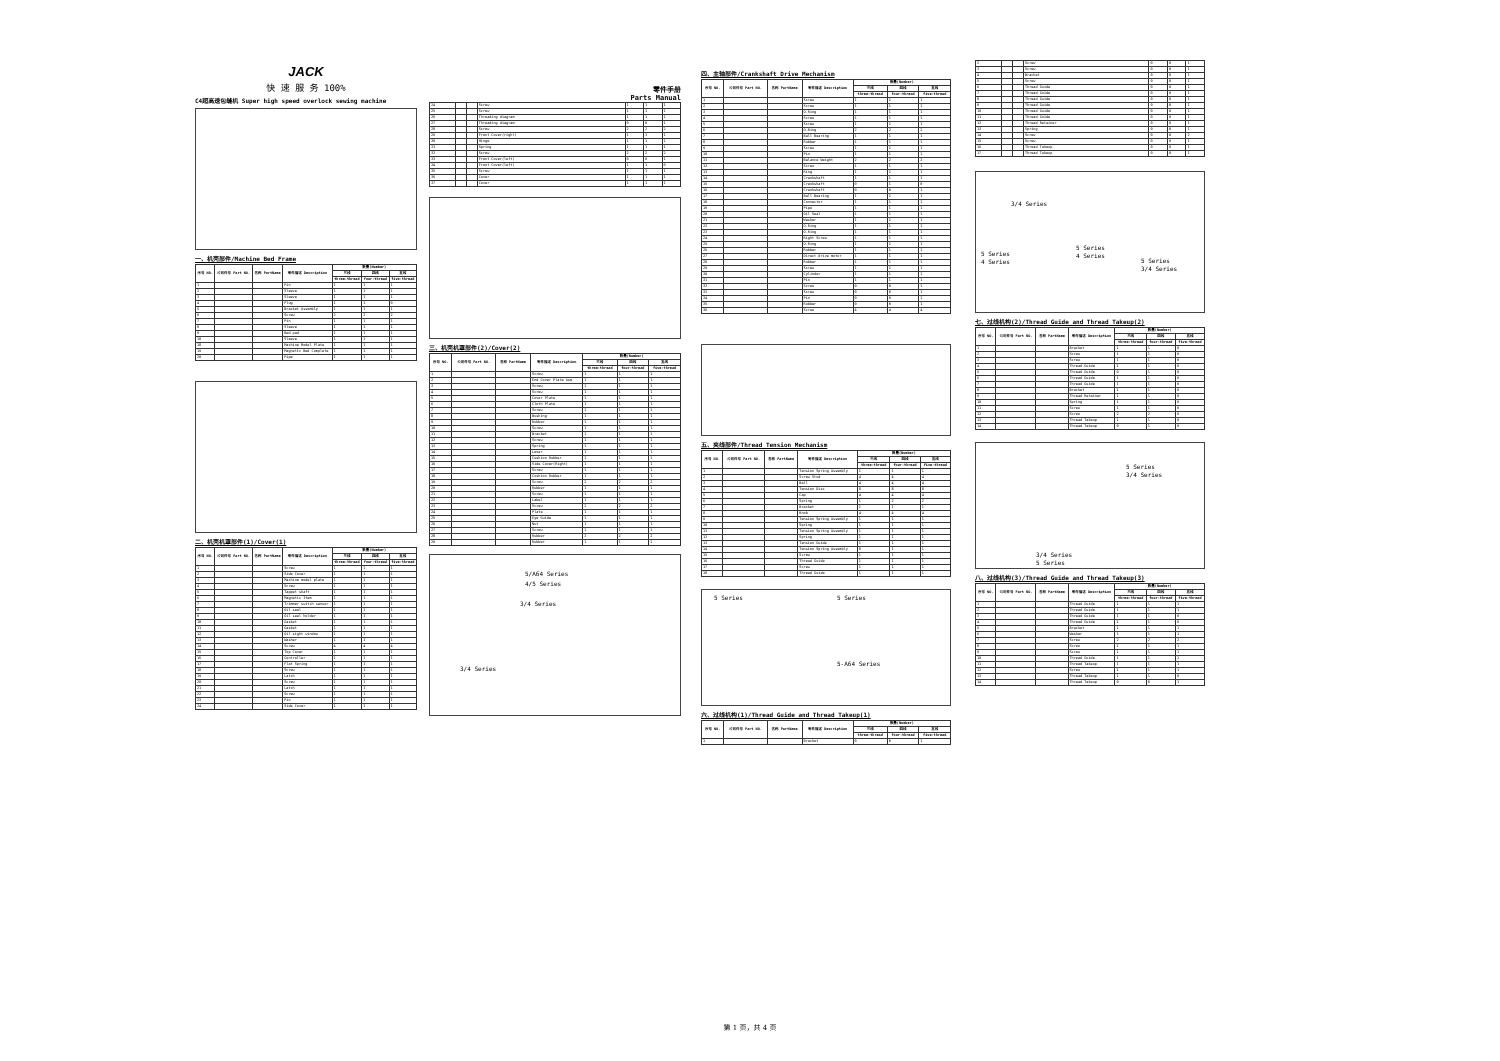JACK
快 速 服 务 100%
C4超高速包缝机 Super high speed overlock sewing machine
一、机壳部件/Machine Bed Frame
| 序号 NO. | 公司件号 Part NO. | 名称 PartName | 零件描述 Description | 数量(Number) | | |
| --- | --- | --- | --- | --- | --- | --- |
| | | | | 三线 | 四线 | 五线 |
| | | | | three-thread | four-thread | five-thread |
| 1 | | | Pin | 1 | 1 | 1 |
| 2 | | | Sleeve | 1 | 1 | 1 |
| 3 | | | Sleeve | 1 | 1 | 1 |
| 4 | | | Plug | 1 | 1 | 0 |
| 5 | | | Bracket Assembly | 1 | 1 | 1 |
| 6 | | | Screw | 2 | 2 | 2 |
| 7 | | | Pin | 1 | 1 | 1 |
| 8 | | | Sleeve | 1 | 1 | 1 |
| 9 | | | Bed pad | 1 | 1 | 1 |
| 10 | | | Sleeve | 1 | 1 | 1 |
| 18 | | | Machine Model Plate | 1 | 1 | 1 |
| 19 | | | Magnetic Bed Complete | 1 | 1 | 1 |
| 20 | | | Pipe | 1 | 1 | 1 |
二、机壳机罩部件(1)/Cover(1)
| 序号 NO. | 公司件号 Part NO. | 名称 PartName | 零件描述 Description | 数量(Number) | | |
| --- | --- | --- | --- | --- | --- | --- |
| | | | | 三线 | 四线 | 五线 |
| | | | | three-thread | four-thread | five-thread |
| 1 | | | Screw | 1 | 1 | 1 |
| 2 | | | Side Cover | 1 | 1 | 1 |
| 3 | | | Machine model plate | 1 | 1 | 1 |
| 4 | | | Screw | 1 | 1 | 1 |
| 5 | | | Tappet shaft | 1 | 1 | 1 |
| 6 | | | Magnetic Item | 1 | 1 | 1 |
| 7 | | | Trimmer switch sensor | 1 | 1 | 1 |
| 8 | | | Oil seal | 1 | 1 | 1 |
| 9 | | | Oil seal holder | 1 | 1 | 1 |
| 10 | | | Gasket | 1 | 1 | 1 |
| 11 | | | Gasket | 1 | 1 | 1 |
| 12 | | | Oil sight window | 1 | 1 | 1 |
| 13 | | | Washer | 1 | 1 | 1 |
| 14 | | | Screw | 4 | 4 | 4 |
| 15 | | | Top Cover | 1 | 1 | 1 |
| 16 | | | Controller | 1 | 1 | 1 |
| 17 | | | Flat Spring | 1 | 1 | 1 |
| 18 | | | Screw | 1 | 1 | 1 |
| 19 | | | Latch | 1 | 1 | 1 |
| 20 | | | Screw | 1 | 1 | 1 |
| 21 | | | Latch | 1 | 1 | 1 |
| 22 | | | Screw | 1 | 1 | 1 |
| 23 | | | Pin | 1 | 1 | 1 |
| 24 | | | Side Cover | 1 | 1 | 1 |
零件手册
Parts Manual
| 24 | | | Screw | 1 | 1 | 1 |
| 25 | | | Screw | 1 | 1 | 1 |
| 26 | | | Threading diagram | 1 | 1 | 1 |
| 27 | | | Threading diagram | 0 | 0 | 1 |
| 28 | | | Screw | 2 | 2 | 2 |
| 29 | | | Front Cover(right) | 1 | 1 | 1 |
| 30 | | | Hinge | 1 | 1 | 1 |
| 31 | | | Spring | 1 | 1 | 1 |
| 32 | | | Screw | 2 | 2 | 2 |
| 33 | | | Front Cover(left) | 0 | 0 | 1 |
| 34 | | | Front Cover(left) | 1 | 1 | 0 |
| 35 | | | Screw | 1 | 1 | 1 |
| 36 | | | Cover | 1 | 1 | 1 |
| 37 | | | Cover | 1 | 1 | 1 |
三、机壳机罩部件(2)/Cover(2)
| 序号 NO. | 公司件号 Part NO. | 名称 PartName | 零件描述 Description | 数量(Number) | | |
| --- | --- | --- | --- | --- | --- | --- |
| | | | | 三线 | 四线 | 五线 |
| | | | | three-thread | four-thread | five-thread |
| 1 | | | Screw | 1 | 1 | 1 |
| 2 | | | End Cover Plate Asm | 1 | 1 | 1 |
| 3 | | | Screw | 1 | 1 | 1 |
| 4 | | | Screw | 1 | 1 | 1 |
| 5 | | | Cover Plate | 1 | 1 | 1 |
| 6 | | | Cloth Plate | 1 | 1 | 1 |
| 7 | | | Screw | 1 | 1 | 1 |
| 8 | | | Bushing | 1 | 1 | 1 |
| 9 | | | Rubber | 1 | 1 | 1 |
| 10 | | | Screw | 1 | 1 | 1 |
| 11 | | | Bracket | 1 | 1 | 1 |
| 12 | | | Screw | 1 | 1 | 1 |
| 13 | | | Spring | 1 | 1 | 1 |
| 14 | | | Lever | 1 | 1 | 1 |
| 15 | | | Cushion Rubber | 1 | 1 | 1 |
| 16 | | | Side Cover(Right) | 1 | 1 | 1 |
| 17 | | | Screw | 1 | 1 | 1 |
| 18 | | | Cushion Rubber | 1 | 1 | 1 |
| 19 | | | Screw | 2 | 2 | 2 |
| 20 | | | Rubber | 1 | 1 | 1 |
| 21 | | | Screw | 1 | 1 | 1 |
| 22 | | | Label | 1 | 1 | 1 |
| 23 | | | Screw | 2 | 2 | 2 |
| 24 | | | Plate | 1 | 1 | 1 |
| 25 | | | Eye Guide | 1 | 1 | 1 |
| 26 | | | Nut | 1 | 1 | 1 |
| 27 | | | Screw | 1 | 1 | 1 |
| 28 | | | Rubber | 2 | 2 | 2 |
| 29 | | | Rubber | 1 | 1 | 1 |
5/A64 Series
4/5 Series
3/4 Series
3/4 Series
四、主轴部件/Crankshaft Drive Mechanism
| 序号 NO. | 公司件号 Part NO. | 名称 PartName | 零件描述 Description | 数量(Number) | | |
| --- | --- | --- | --- | --- | --- | --- |
| | | | | 三线 | 四线 | 五线 |
| | | | | three-thread | four-thread | five-thread |
| 1 | | | Screw | 1 | 1 | 1 |
| 2 | | | Screw | 1 | 1 | 1 |
| 3 | | | O-Ring | 1 | 1 | 1 |
| 4 | | | Screw | 1 | 1 | 1 |
| 5 | | | Screw | 1 | 1 | 1 |
| 6 | | | O-Ring | 2 | 2 | 2 |
| 7 | | | Ball Bearing | 1 | 1 | 1 |
| 8 | | | Rubber | 1 | 1 | 1 |
| 9 | | | Screw | 1 | 1 | 1 |
| 10 | | | Pin | 1 | 1 | 1 |
| 11 | | | Balance Weight | 2 | 2 | 2 |
| 12 | | | Screw | 1 | 1 | 1 |
| 13 | | | Ring | 1 | 1 | 1 |
| 14 | | | Crankshaft | 1 | 1 | 1 |
| 15 | | | Crankshaft | 0 | 1 | 0 |
| 16 | | | Crankshaft | 0 | 0 | 1 |
| 17 | | | Ball Bearing | 1 | 1 | 1 |
| 18 | | | Connector | 1 | 1 | 1 |
| 19 | | | Pipe | 1 | 1 | 1 |
| 20 | | | Oil Seal | 1 | 1 | 1 |
| 21 | | | Washer | 1 | 1 | 1 |
| 22 | | | O-Ring | 1 | 1 | 1 |
| 23 | | | O-Ring | 1 | 1 | 1 |
| 24 | | | Right Screw | 1 | 1 | 1 |
| 25 | | | O-Ring | 1 | 1 | 1 |
| 26 | | | Rubber | 1 | 1 | 1 |
| 27 | | | Direct drive motor | 1 | 1 | 1 |
| 28 | | | Rubber | 1 | 1 | 1 |
| 29 | | | Screw | 1 | 1 | 1 |
| 30 | | | Cylinder | 1 | 1 | 1 |
| 31 | | | Pin | 1 | 1 | 1 |
| 32 | | | Screw | 0 | 0 | 1 |
| 33 | | | Screw | 0 | 0 | 1 |
| 34 | | | Pin | 0 | 0 | 1 |
| 35 | | | Rubber | 0 | 0 | 1 |
| 36 | | | Screw | 4 | 4 | 4 |
五、夹线部件/Thread Tension Mechanism
| 序号 NO. | 公司件号 Part NO. | 名称 PartName | 零件描述 Description | 数量(Number) | | |
| --- | --- | --- | --- | --- | --- | --- |
| | | | | 三线 | 四线 | 五线 |
| | | | | three-thread | four-thread | five-thread |
| 1 | | | Tension Spring Assembly | 1 | 1 | 1 |
| 2 | | | Screw Stud | 4 | 4 | 4 |
| 3 | | | Ball | 4 | 4 | 4 |
| 4 | | | Tension Disc | 8 | 8 | 8 |
| 5 | | | Cap | 4 | 4 | 4 |
| 6 | | | Spring | 1 | 2 | 2 |
| 7 | | | Bracket | 1 | 1 | 1 |
| 8 | | | Knob | 4 | 4 | 4 |
| 9 | | | Tension Spring Assembly | 1 | 1 | 1 |
| 10 | | | Spring | 1 | 1 | 1 |
| 11 | | | Tension Spring Assembly | 1 | 1 | 1 |
| 12 | | | Spring | 1 | 1 | 1 |
| 13 | | | Tension Guide | 1 | 1 | 1 |
| 14 | | | Tension Spring Assembly | 0 | 1 | 1 |
| 15 | | | Screw | 1 | 1 | 1 |
| 16 | | | Thread Guide | 1 | 1 | 1 |
| 17 | | | Screw | 1 | 1 | 1 |
| 18 | | | Thread Guide | 1 | 1 | 1 |
5 Series 5 Series
5-A64 Series
六、过线机构(1)/Thread Guide and Thread Takeup(1)
| 序号 NO. | 公司件号 Part NO. | 名称 PartName | 零件描述 Description | 数量(Number) | | |
| --- | --- | --- | --- | --- | --- | --- |
| | | | | 三线 | 四线 | 五线 |
| | | | | three-thread | four-thread | five-thread |
| 1 | | | Bracket | 0 | 0 | 1 |
| 2 | | | Screw | 0 | 0 | 1 |
| 3 | | | Screw | 0 | 0 | 1 |
| 4 | | | Bracket | 0 | 0 | 1 |
| 5 | | | Screw | 0 | 0 | 1 |
| 6 | | | Thread Guide | 0 | 0 | 1 |
| 7 | | | Thread Guide | 0 | 0 | 1 |
| 8 | | | Thread Guide | 0 | 0 | 1 |
| 9 | | | Thread Guide | 0 | 0 | 1 |
| 10 | | | Thread Guide | 0 | 0 | 1 |
| 11 | | | Thread Guide | 0 | 0 | 1 |
| 12 | | | Thread Retainer | 0 | 0 | 1 |
| 13 | | | Spring | 0 | 0 | 1 |
| 14 | | | Screw | 0 | 0 | 2 |
| 15 | | | Screw | 0 | 0 | 1 |
| 16 | | | Thread Takeup | 0 | 0 | 1 |
| 17 | | | Thread Takeup | 0 | 0 | 1 |
3/4 Series
5 Series
4 Series
5 Series
4 Series
5 Series
3/4 Series
七、过线机构(2)/Thread Guide and Thread Takeup(2)
| 序号 NO. | 公司件号 Part NO. | 名称 PartName | 零件描述 Description | 数量(Number) | | |
| --- | --- | --- | --- | --- | --- | --- |
| | | | | 三线 | 四线 | 五线 |
| | | | | three-thread | four-thread | five-thread |
| 1 | | | Bracket | 1 | 1 | 0 |
| 2 | | | Screw | 1 | 1 | 0 |
| 3 | | | Screw | 1 | 1 | 0 |
| 4 | | | Thread Guide | 1 | 1 | 0 |
| 5 | | | Thread Guide | 0 | 1 | 0 |
| 6 | | | Thread Guide | 1 | 1 | 0 |
| 7 | | | Thread Guide | 1 | 1 | 0 |
| 8 | | | Bracket | 1 | 1 | 0 |
| 9 | | | Thread Retainer | 1 | 1 | 0 |
| 10 | | | Spring | 1 | 1 | 0 |
| 11 | | | Screw | 1 | 1 | 0 |
| 12 | | | Screw | 2 | 2 | 0 |
| 13 | | | Thread Takeup | 1 | 1 | 0 |
| 14 | | | Thread Takeup | 0 | 1 | 0 |
5 Series
3/4 Series
3/4 Series
5 Series
八、过线机构(3)/Thread Guide and Thread Takeup(3)
| 序号 NO. | 公司件号 Part NO. | 名称 PartName | 零件描述 Description | 数量(Number) | | |
| --- | --- | --- | --- | --- | --- | --- |
| | | | | 三线 | 四线 | 五线 |
| | | | | three-thread | four-thread | five-thread |
| 1 | | | Thread Guide | 1 | 1 | 1 |
| 2 | | | Thread Guide | 1 | 1 | 1 |
| 3 | | | Thread Guide | 1 | 1 | 0 |
| 4 | | | Thread Guide | 1 | 1 | 0 |
| 5 | | | Bracket | 1 | 1 | 1 |
| 6 | | | Washer | 1 | 1 | 1 |
| 7 | | | Screw | 2 | 2 | 2 |
| 8 | | | Screw | 1 | 1 | 1 |
| 9 | | | Screw | 1 | 1 | 1 |
| 10 | | | Thread Guide | 1 | 1 | 1 |
| 11 | | | Thread Takeup | 1 | 1 | 1 |
| 12 | | | Screw | 1 | 1 | 1 |
| 13 | | | Thread Takeup | 1 | 1 | 0 |
| 14 | | | Thread Takeup | 0 | 0 | 1 |
第 1 页，共 4 页